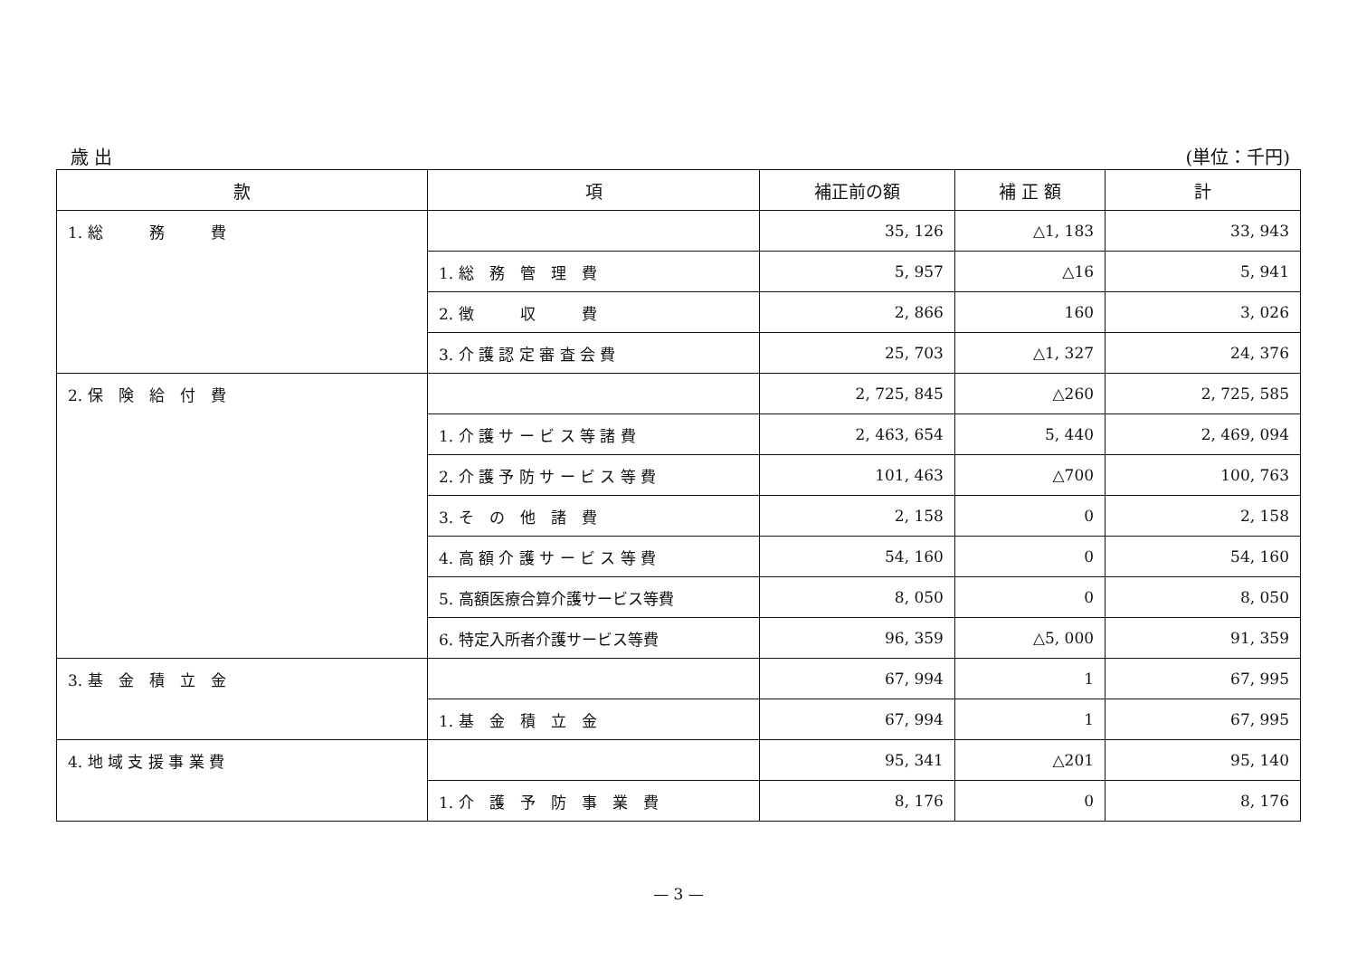歳 出 (単位：千円)
| 款 | 項 | 補正前の額 | 補 正 額 | 計 |
| --- | --- | --- | --- | --- |
| 1. 総 務 費 | | 35, 126 | △1, 183 | 33, 943 |
| | 1. 総 務 管 理 費 | 5, 957 | △16 | 5, 941 |
| | 2. 徴 収 費 | 2, 866 | 160 | 3, 026 |
| | 3. 介 護 認 定 審 査 会 費 | 25, 703 | △1, 327 | 24, 376 |
| 2. 保 険 給 付 費 | | 2, 725, 845 | △260 | 2, 725, 585 |
| | 1. 介 護 サ ー ビ ス 等 諸 費 | 2, 463, 654 | 5, 440 | 2, 469, 094 |
| | 2. 介 護 予 防 サ ー ビ ス 等 費 | 101, 463 | △700 | 100, 763 |
| | 3. そ の 他 諸 費 | 2, 158 | 0 | 2, 158 |
| | 4. 高 額 介 護 サ ー ビ ス 等 費 | 54, 160 | 0 | 54, 160 |
| | 5. 高額医療合算介護サービス等費 | 8, 050 | 0 | 8, 050 |
| | 6. 特定入所者介護サービス等費 | 96, 359 | △5, 000 | 91, 359 |
| 3. 基 金 積 立 金 | | 67, 994 | 1 | 67, 995 |
| | 1. 基 金 積 立 金 | 67, 994 | 1 | 67, 995 |
| 4. 地 域 支 援 事 業 費 | | 95, 341 | △201 | 95, 140 |
| | 1. 介 護 予 防 事 業 費 | 8, 176 | 0 | 8, 176 |
— 3 —